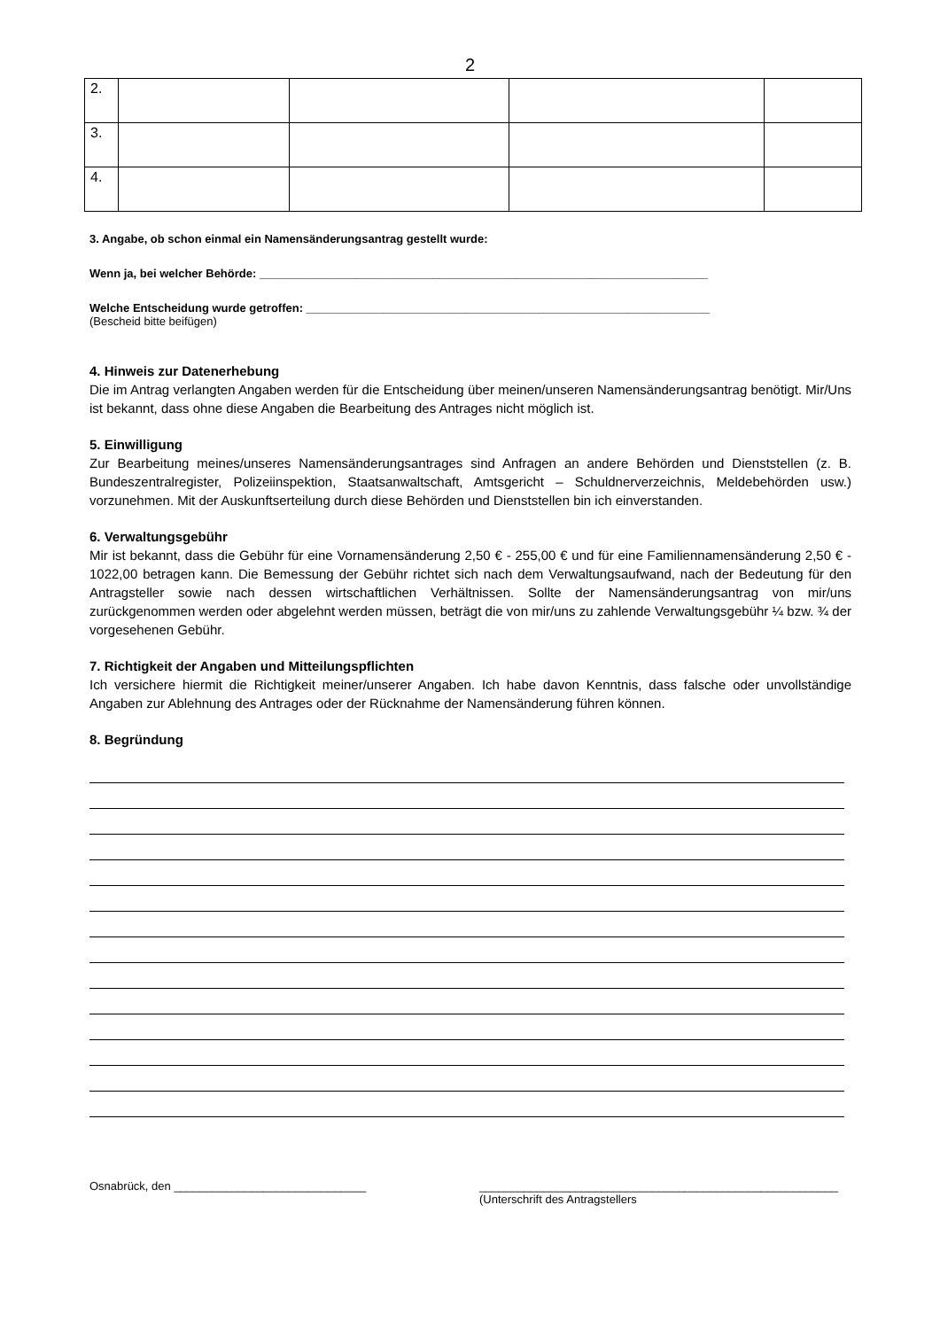2
| 2. | | | | |
| 3. | | | | |
| 4. | | | | |
3. Angabe, ob schon einmal ein Namensänderungsantrag gestellt wurde:
Wenn ja, bei welcher Behörde: ______________________________________________________________________
Welche Entscheidung wurde getroffen: _______________________________________________________________
(Bescheid bitte beifügen)
4. Hinweis zur Datenerhebung
Die im Antrag verlangten Angaben werden für die Entscheidung über meinen/unseren Namensänderungsantrag benötigt. Mir/Uns ist bekannt, dass ohne diese Angaben die Bearbeitung des Antrages nicht möglich ist.
5. Einwilligung
Zur Bearbeitung meines/unseres Namensänderungsantrages sind Anfragen an andere Behörden und Dienststellen (z. B. Bundeszentralregister, Polizeiinspektion, Staatsanwaltschaft, Amtsgericht – Schuldnerverzeichnis, Meldebehörden usw.) vorzunehmen. Mit der Auskunftserteilung durch diese Behörden und Dienststellen bin ich einverstanden.
6. Verwaltungsgebühr
Mir ist bekannt, dass die Gebühr für eine Vornamensänderung 2,50 € - 255,00 € und für eine Familiennamensänderung 2,50 € - 1022,00 betragen kann. Die Bemessung der Gebühr richtet sich nach dem Verwaltungsaufwand, nach der Bedeutung für den Antragsteller sowie nach dessen wirtschaftlichen Verhältnissen. Sollte der Namensänderungsantrag von mir/uns zurückgenommen werden oder abgelehnt werden müssen, beträgt die von mir/uns zu zahlende Verwaltungsgebühr ¼ bzw. ¾ der vorgesehenen Gebühr.
7. Richtigkeit der Angaben und Mitteilungspflichten
Ich versichere hiermit die Richtigkeit meiner/unserer Angaben. Ich habe davon Kenntnis, dass falsche oder unvollständige Angaben zur Ablehnung des Antrages oder der Rücknahme der Namensänderung führen können.
8. Begründung
Osnabrück, den ______________________________ ________________________________________________________
(Unterschrift des Antragstellers